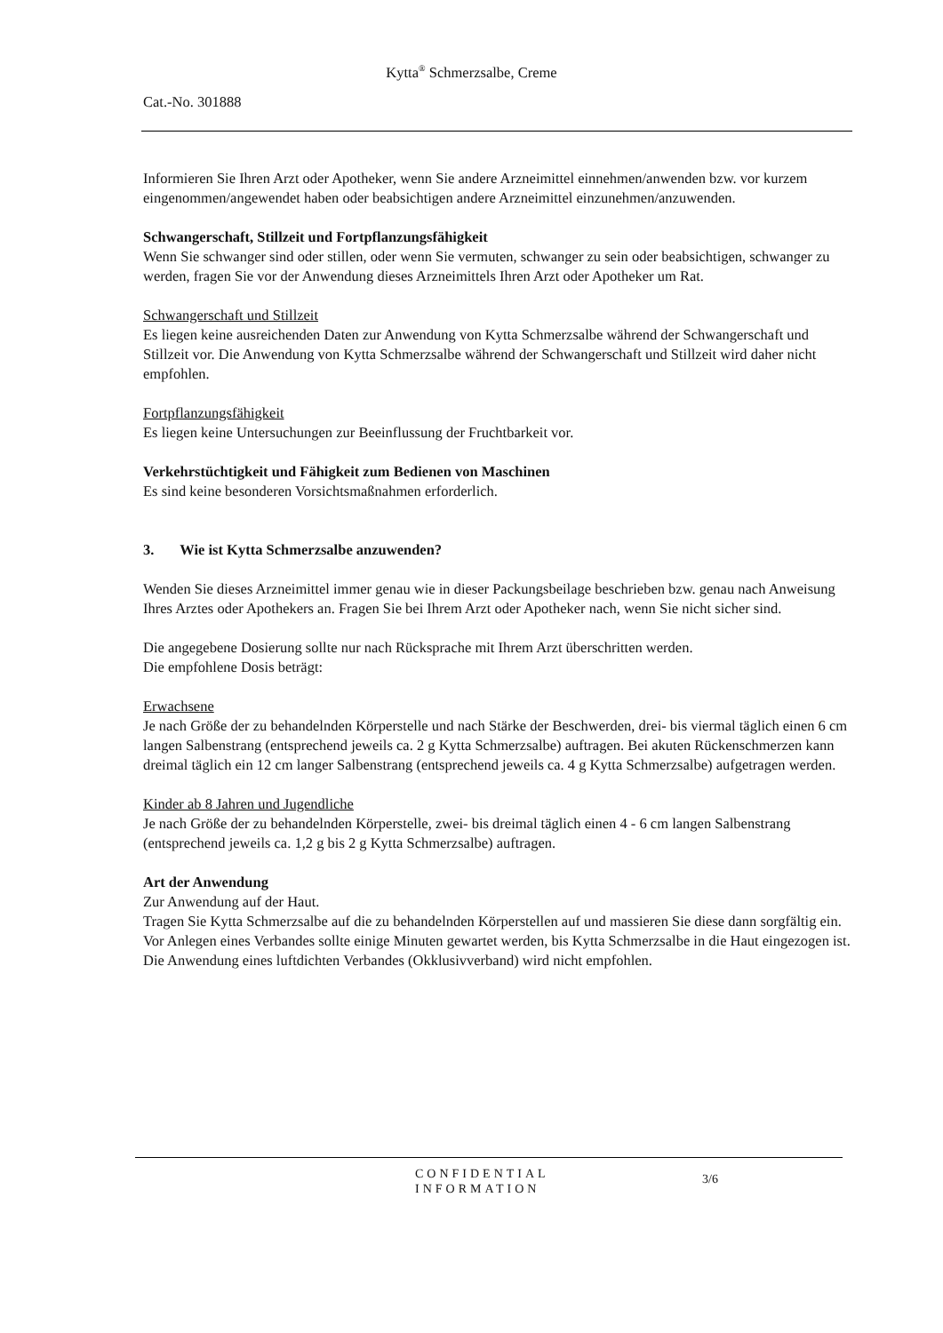Kytta<sup>®</sup> Schmerzsalbe, Creme
Cat.-No. 301888
Informieren Sie Ihren Arzt oder Apotheker, wenn Sie andere Arzneimittel einnehmen/anwenden bzw. vor kurzem eingenommen/angewendet haben oder beabsichtigen andere Arzneimittel einzunehmen/anzuwenden.
Schwangerschaft, Stillzeit und Fortpflanzungsfähigkeit
Wenn Sie schwanger sind oder stillen, oder wenn Sie vermuten, schwanger zu sein oder beabsichtigen, schwanger zu werden, fragen Sie vor der Anwendung dieses Arzneimittels Ihren Arzt oder Apotheker um Rat.
Schwangerschaft und Stillzeit
Es liegen keine ausreichenden Daten zur Anwendung von Kytta Schmerzsalbe während der Schwangerschaft und Stillzeit vor. Die Anwendung von Kytta Schmerzsalbe während der Schwangerschaft und Stillzeit wird daher nicht empfohlen.
Fortpflanzungsfähigkeit
Es liegen keine Untersuchungen zur Beeinflussung der Fruchtbarkeit vor.
Verkehrstüchtigkeit und Fähigkeit zum Bedienen von Maschinen
Es sind keine besonderen Vorsichtsmaßnahmen erforderlich.
3. Wie ist Kytta Schmerzsalbe anzuwenden?
Wenden Sie dieses Arzneimittel immer genau wie in dieser Packungsbeilage beschrieben bzw. genau nach Anweisung Ihres Arztes oder Apothekers an. Fragen Sie bei Ihrem Arzt oder Apotheker nach, wenn Sie nicht sicher sind.
Die angegebene Dosierung sollte nur nach Rücksprache mit Ihrem Arzt überschritten werden.
Die empfohlene Dosis beträgt:
Erwachsene
Je nach Größe der zu behandelnden Körperstelle und nach Stärke der Beschwerden, drei- bis viermal täglich einen 6 cm langen Salbenstrang (entsprechend jeweils ca. 2 g Kytta Schmerzsalbe) auftragen. Bei akuten Rückenschmerzen kann dreimal täglich ein 12 cm langer Salbenstrang (entsprechend jeweils ca. 4 g Kytta Schmerzsalbe) aufgetragen werden.
Kinder ab 8 Jahren und Jugendliche
Je nach Größe der zu behandelnden Körperstelle, zwei- bis dreimal täglich einen 4 - 6 cm langen Salbenstrang (entsprechend jeweils ca. 1,2 g bis 2 g Kytta Schmerzsalbe) auftragen.
Art der Anwendung
Zur Anwendung auf der Haut.
Tragen Sie Kytta Schmerzsalbe auf die zu behandelnden Körperstellen auf und massieren Sie diese dann sorgfältig ein.
Vor Anlegen eines Verbandes sollte einige Minuten gewartet werden, bis Kytta Schmerzsalbe in die Haut eingezogen ist. Die Anwendung eines luftdichten Verbandes (Okklusivverband) wird nicht empfohlen.
CONFIDENTIAL
INFORMATION
3/6